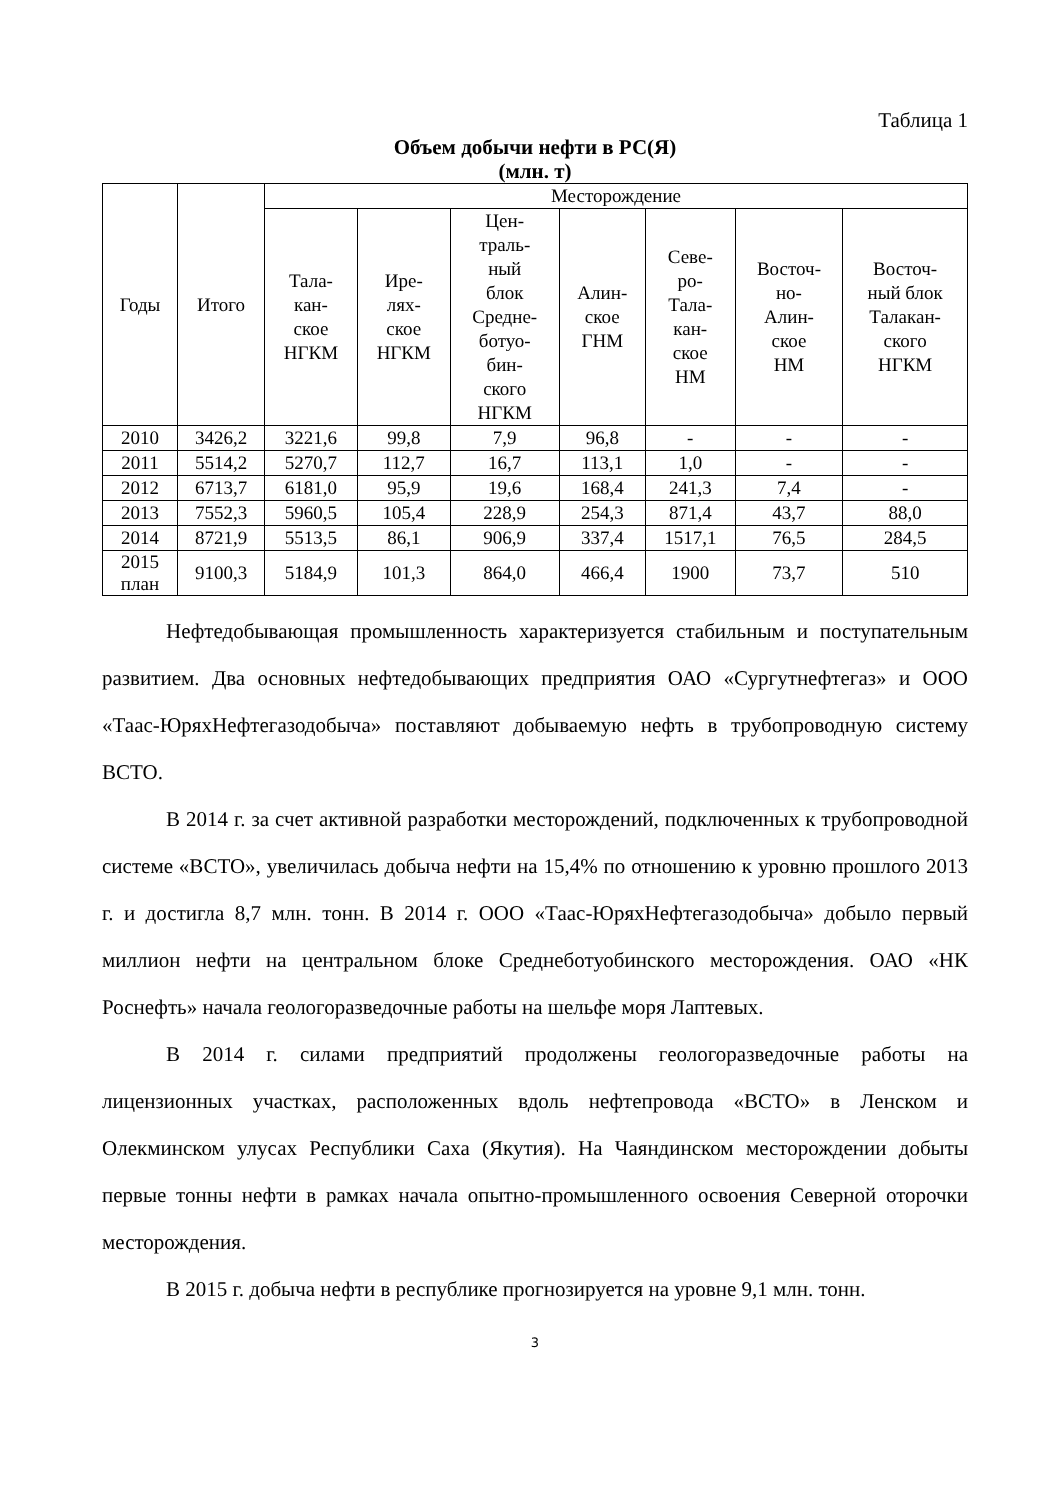Таблица 1
Объем добычи нефти в РС(Я)
(млн. т)
| Годы | Итого | Месторождение | | | | | | |
| --- | --- | --- | --- | --- | --- | --- | --- | --- |
| | | Тала- кан- ское НГКМ | Ире- лях- ское НГКМ | Цен- траль- ный блок Средне- ботуо- бин- ского НГКМ | Алин- ское ГНМ | Севе- ро- Тала- кан- ское НМ | Восточ- но- Алин- ское НМ | Восточ- ный блок Талакан- ского НГКМ |
| 2010 | 3426,2 | 3221,6 | 99,8 | 7,9 | 96,8 | - | - | - |
| 2011 | 5514,2 | 5270,7 | 112,7 | 16,7 | 113,1 | 1,0 | - | - |
| 2012 | 6713,7 | 6181,0 | 95,9 | 19,6 | 168,4 | 241,3 | 7,4 | - |
| 2013 | 7552,3 | 5960,5 | 105,4 | 228,9 | 254,3 | 871,4 | 43,7 | 88,0 |
| 2014 | 8721,9 | 5513,5 | 86,1 | 906,9 | 337,4 | 1517,1 | 76,5 | 284,5 |
| 2015 план | 9100,3 | 5184,9 | 101,3 | 864,0 | 466,4 | 1900 | 73,7 | 510 |
Нефтедобывающая промышленность характеризуется стабильным и поступательным развитием. Два основных нефтедобывающих предприятия ОАО «Сургутнефтегаз» и ООО «Таас-ЮряхНефтегазодобыча» поставляют добываемую нефть в трубопроводную систему ВСТО.
В 2014 г. за счет активной разработки месторождений, подключенных к трубопроводной системе «ВСТО», увеличилась добыча нефти на 15,4% по отношению к уровню прошлого 2013 г. и достигла 8,7 млн. тонн. В 2014 г. ООО «Таас-ЮряхНефтегазодобыча» добыло первый миллион нефти на центральном блоке Среднеботуобинского месторождения. ОАО «НК Роснефть» начала геологоразведочные работы на шельфе моря Лаптевых.
В 2014 г. силами предприятий продолжены геологоразведочные работы на лицензионных участках, расположенных вдоль нефтепровода «ВСТО» в Ленском и Олекминском улусах Республики Саха (Якутия). На Чаяндинском месторождении добыты первые тонны нефти в рамках начала опытно-промышленного освоения Северной оторочки месторождения.
В 2015 г. добыча нефти в республике прогнозируется на уровне 9,1 млн. тонн.
3